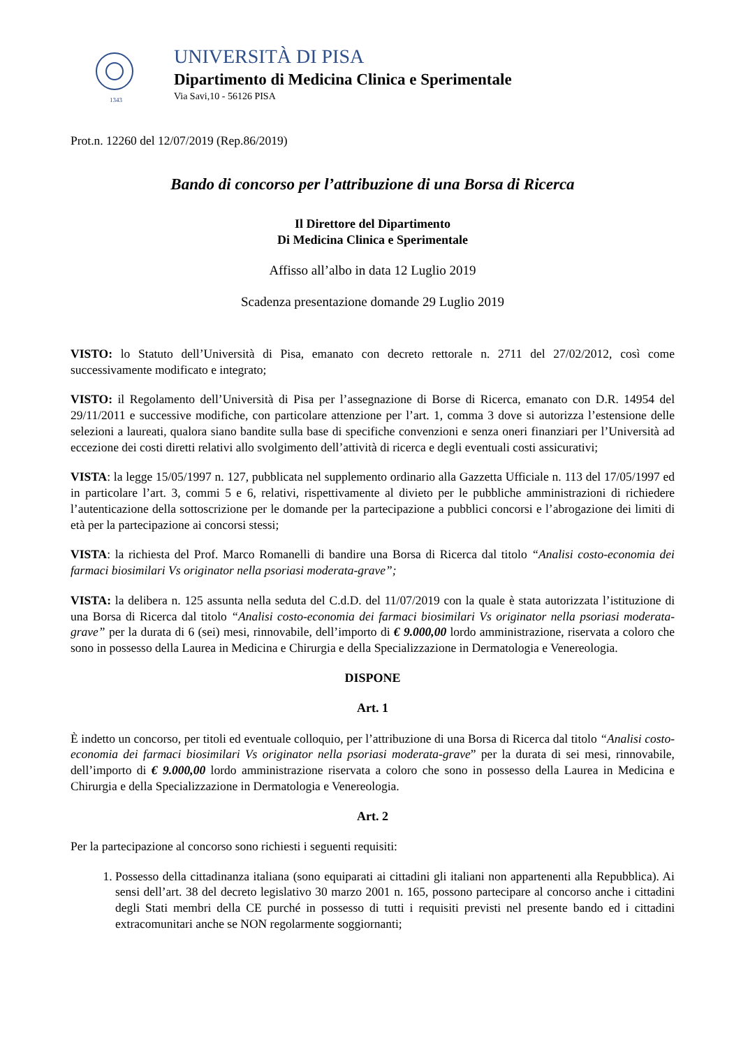1343
UNIVERSITÀ DI PISA
Dipartimento di Medicina Clinica e Sperimentale
Via Savi,10 - 56126 PISA
Prot.n. 12260 del 12/07/2019 (Rep.86/2019)
Bando di concorso per l’attribuzione di una Borsa di Ricerca
Il Direttore del Dipartimento
Di Medicina Clinica e Sperimentale
Affisso all’albo in data 12 Luglio 2019
Scadenza presentazione domande 29 Luglio 2019
VISTO: lo Statuto dell’Università di Pisa, emanato con decreto rettorale n. 2711 del 27/02/2012, così come successivamente modificato e integrato;
VISTO: il Regolamento dell’Università di Pisa per l’assegnazione di Borse di Ricerca, emanato con D.R. 14954 del 29/11/2011 e successive modifiche, con particolare attenzione per l’art. 1, comma 3 dove si autorizza l’estensione delle selezioni a laureati, qualora siano bandite sulla base di specifiche convenzioni e senza oneri finanziari per l’Università ad eccezione dei costi diretti relativi allo svolgimento dell’attività di ricerca e degli eventuali costi assicurativi;
VISTA: la legge 15/05/1997 n. 127, pubblicata nel supplemento ordinario alla Gazzetta Ufficiale n. 113 del 17/05/1997 ed in particolare l’art. 3, commi 5 e 6, relativi, rispettivamente al divieto per le pubbliche amministrazioni di richiedere l’autenticazione della sottoscrizione per le domande per la partecipazione a pubblici concorsi e l’abrogazione dei limiti di età per la partecipazione ai concorsi stessi;
VISTA: la richiesta del Prof. Marco Romanelli di bandire una Borsa di Ricerca dal titolo “Analisi costo-economia dei farmaci biosimilari Vs originator nella psoriasi moderata-grave”;
VISTA: la delibera n. 125 assunta nella seduta del C.d.D. del 11/07/2019 con la quale è stata autorizzata l’istituzione di una Borsa di Ricerca dal titolo “Analisi costo-economia dei farmaci biosimilari Vs originator nella psoriasi moderata-grave” per la durata di 6 (sei) mesi, rinnovabile, dell’importo di € 9.000,00 lordo amministrazione, riservata a coloro che sono in possesso della Laurea in Medicina e Chirurgia e della Specializzazione in Dermatologia e Venereologia.
DISPONE
Art. 1
È indetto un concorso, per titoli ed eventuale colloquio, per l’attribuzione di una Borsa di Ricerca dal titolo “Analisi costo-economia dei farmaci biosimilari Vs originator nella psoriasi moderata-grave” per la durata di sei mesi, rinnovabile, dell’importo di € 9.000,00 lordo amministrazione riservata a coloro che sono in possesso della Laurea in Medicina e Chirurgia e della Specializzazione in Dermatologia e Venereologia.
Art. 2
Per la partecipazione al concorso sono richiesti i seguenti requisiti:
1. Possesso della cittadinanza italiana (sono equiparati ai cittadini gli italiani non appartenenti alla Repubblica). Ai sensi dell’art. 38 del decreto legislativo 30 marzo 2001 n. 165, possono partecipare al concorso anche i cittadini degli Stati membri della CE purché in possesso di tutti i requisiti previsti nel presente bando ed i cittadini extracomunitari anche se NON regolarmente soggiornanti;